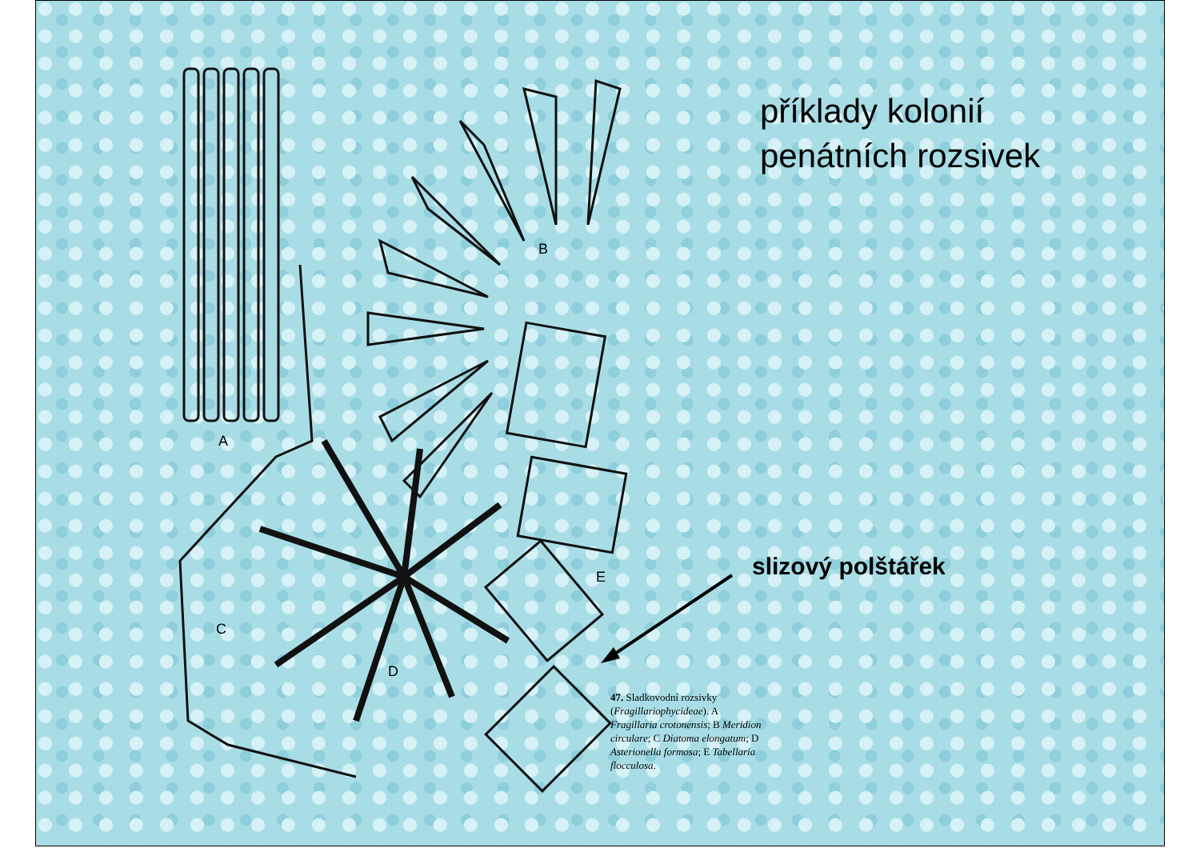příklady kolonií
penátních rozsivek
A
B
C
D
E slizový polštářek
47. Sladkovodní rozsivky (Fragillariophycideae). A Fragillaria crotonensis; B Meridion circulare; C Diatoma elongatum; D Asterionella formosa; E Tabellaria flocculosa.